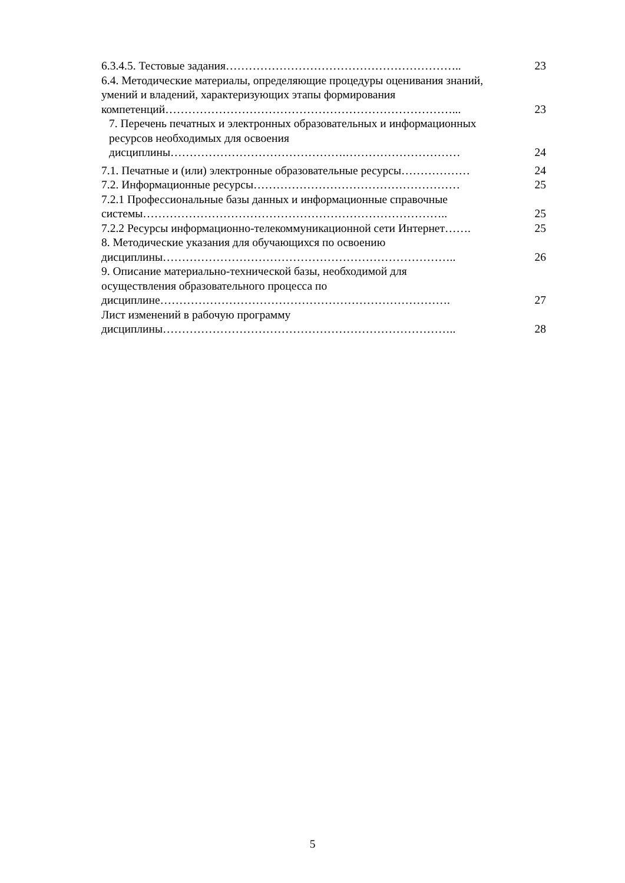| 6.3.4.5. Тестовые задания…………………………………………………….. | 23 |
| 6.4. Методические материалы, определяющие процедуры оценивания знаний, умений и владений, характеризующих этапы формирования компетенций…………………………………………………………………... | 23 |
| 7. Перечень печатных и электронных образовательных и информационных ресурсов необходимых для освоения дисциплины……………………………………….………………………… | 24 |
| 7.1. Печатные и (или) электронные образовательные ресурсы……………… | 24 |
| 7.2. Информационные ресурсы……………………………………………… | 25 |
| 7.2.1 Профессиональные базы данных и информационные справочные системы…………………………………………………………………….. | 25 |
| 7.2.2 Ресурсы информационно-телекоммуникационной сети Интернет……. | 25 |
| 8. Методические указания для обучающихся по освоению дисциплины………………………………………………………………….. | 26 |
| 9. Описание материально-технической базы, необходимой для осуществления образовательного процесса по дисциплине…………………………………………………………………. | 27 |
| Лист изменений в рабочую программу дисциплины………………………………………………………………….. | 28 |
5